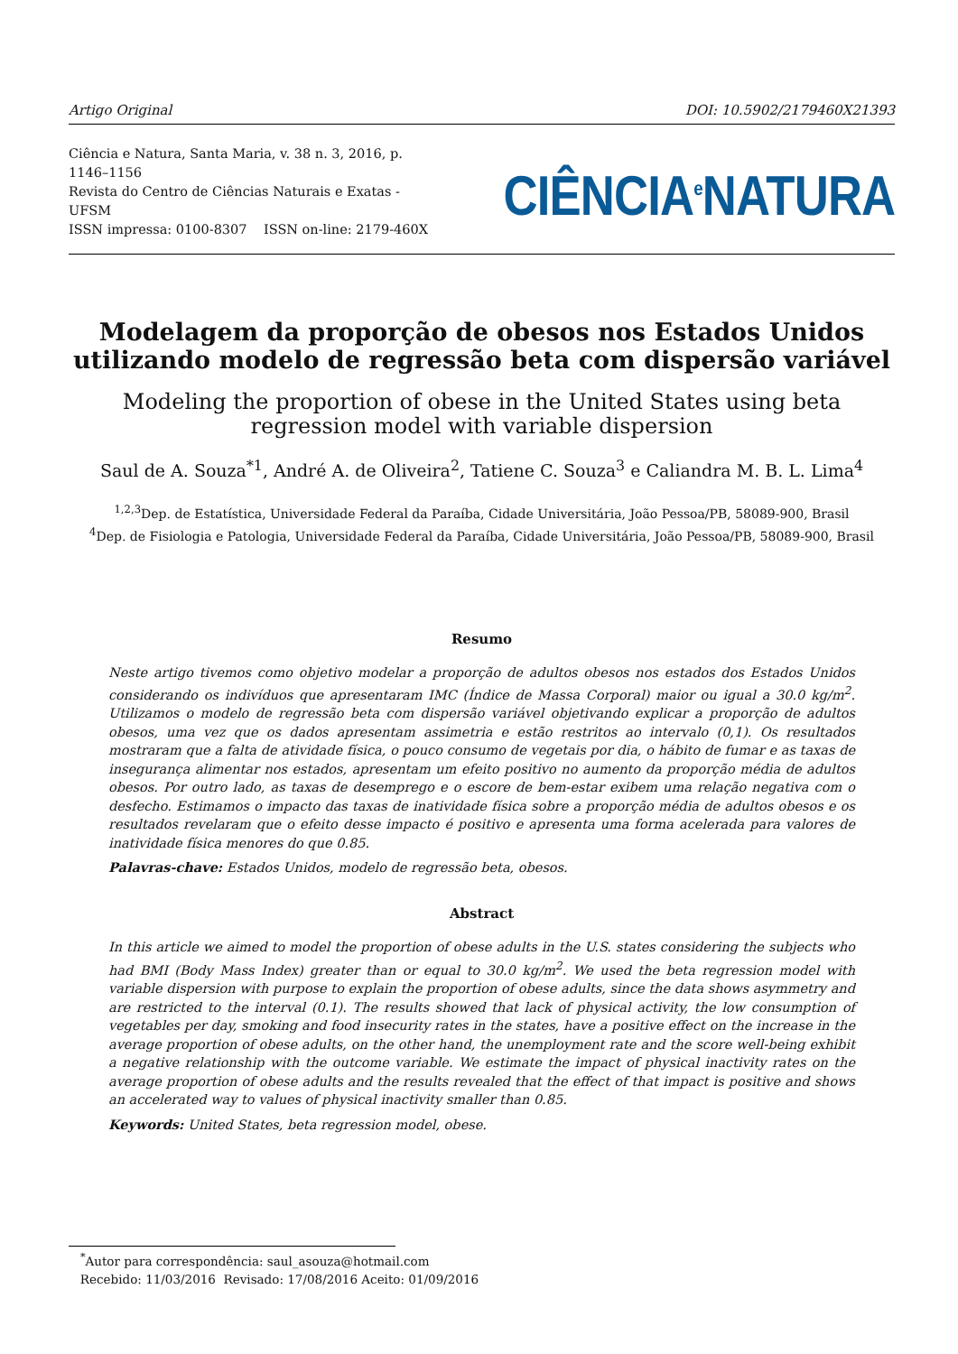Artigo Original DOI: 10.5902/2179460X21393
Ciência e Natura, Santa Maria, v. 38 n. 3, 2016, p. 1146–1156
Revista do Centro de Ciências Naturais e Exatas - UFSM
ISSN impressa: 0100-8307 ISSN on-line: 2179-460X
CIÊNCIA<sup>e</sup>NATURA
Modelagem da proporção de obesos nos Estados Unidos utilizando modelo de regressão beta com dispersão variável
Modeling the proportion of obese in the United States using beta regression model with variable dispersion
Saul de A. Souza<sup>*1</sup>, André A. de Oliveira<sup>2</sup>, Tatiene C. Souza<sup>3</sup> e Caliandra M. B. L. Lima<sup>4</sup>
<sup>1,2,3</sup>Dep. de Estatística, Universidade Federal da Paraíba, Cidade Universitária, João Pessoa/PB, 58089-900, Brasil
<sup>4</sup> Dep. de Fisiologia e Patologia, Universidade Federal da Paraíba, Cidade Universitária, João Pessoa/PB, 58089-900, Brasil
Resumo
Neste artigo tivemos como objetivo modelar a proporção de adultos obesos nos estados dos Estados Unidos considerando os indivíduos que apresentaram IMC (Índice de Massa Corporal) maior ou igual a 30.0 kg/m<sup>2</sup>. Utilizamos o modelo de regressão beta com dispersão variável objetivando explicar a proporção de adultos obesos, uma vez que os dados apresentam assimetria e estão restritos ao intervalo (0,1). Os resultados mostraram que a falta de atividade física, o pouco consumo de vegetais por dia, o hábito de fumar e as taxas de insegurança alimentar nos estados, apresentam um efeito positivo no aumento da proporção média de adultos obesos. Por outro lado, as taxas de desemprego e o escore de bem-estar exibem uma relação negativa com o desfecho. Estimamos o impacto das taxas de inatividade física sobre a proporção média de adultos obesos e os resultados revelaram que o efeito desse impacto é positivo e apresenta uma forma acelerada para valores de inatividade física menores do que 0.85.
Palavras-chave: Estados Unidos, modelo de regressão beta, obesos.
Abstract
In this article we aimed to model the proportion of obese adults in the U.S. states considering the subjects who had BMI (Body Mass Index) greater than or equal to 30.0 kg/m<sup>2</sup>. We used the beta regression model with variable dispersion with purpose to explain the proportion of obese adults, since the data shows asymmetry and are restricted to the interval (0.1). The results showed that lack of physical activity, the low consumption of vegetables per day, smoking and food insecurity rates in the states, have a positive effect on the increase in the average proportion of obese adults, on the other hand, the unemployment rate and the score well-being exhibit a negative relationship with the outcome variable. We estimate the impact of physical inactivity rates on the average proportion of obese adults and the results revealed that the effect of that impact is positive and shows an accelerated way to values of physical inactivity smaller than 0.85.
Keywords: United States, beta regression model, obese.
<sup>*</sup> Autor para correspondência: saul_asouza@hotmail.com
Recebido: 11/03/2016 Revisado: 17/08/2016 Aceito: 01/09/2016